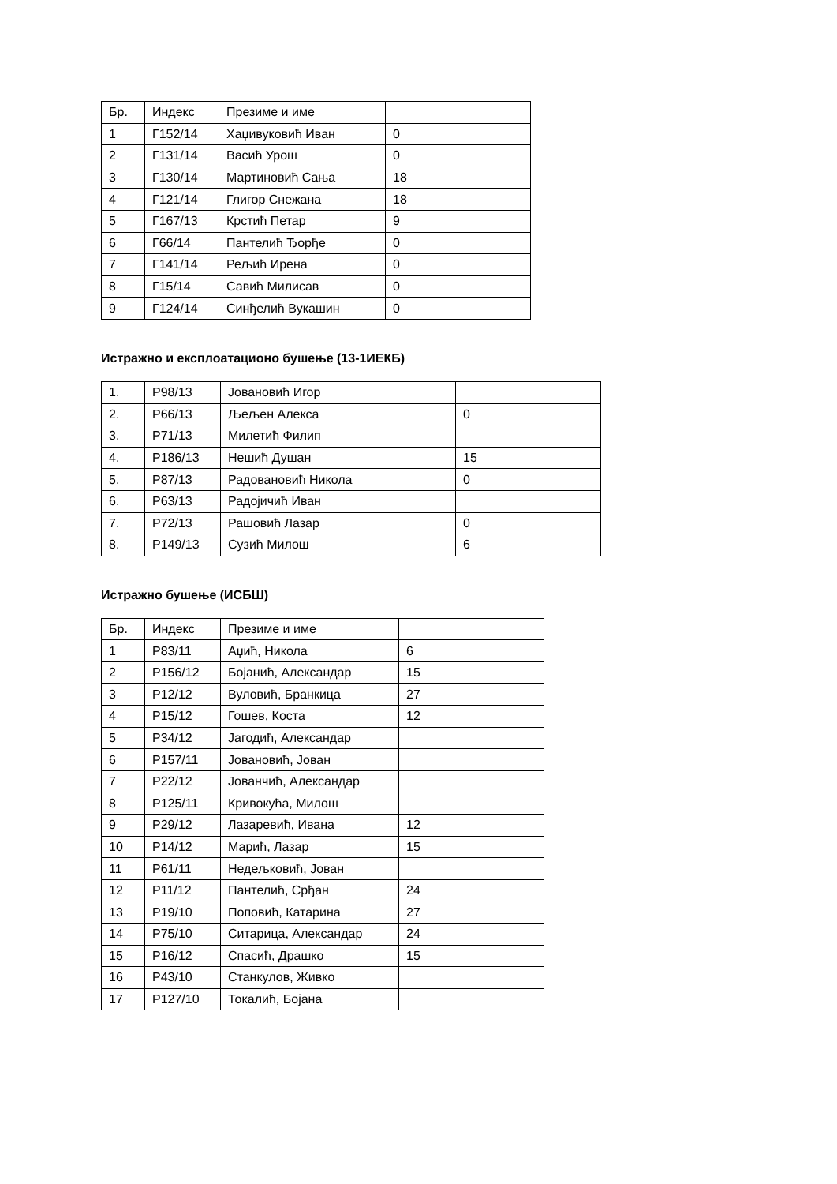| Бр. | Индекс | Презиме и име | |
| --- | --- | --- | --- |
| 1 | Г152/14 | Хаџивуковић Иван | 0 |
| 2 | Г131/14 | Васић Урош | 0 |
| 3 | Г130/14 | Мартиновић Сања | 18 |
| 4 | Г121/14 | Глигор Снежана | 18 |
| 5 | Г167/13 | Крстић Петар | 9 |
| 6 | Г66/14 | Пантелић Ђорђе | 0 |
| 7 | Г141/14 | Рељић Ирена | 0 |
| 8 | Г15/14 | Савић Милисав | 0 |
| 9 | Г124/14 | Синђелић Вукашин | 0 |
Истражно и експлоатационо бушење (13-1ИЕКБ)
| 1. | Р98/13 | Јовановић Игор | |
| 2. | Р66/13 | Љељен Алекса | 0 |
| 3. | Р71/13 | Милетић Филип | |
| 4. | Р186/13 | Нешић Душан | 15 |
| 5. | Р87/13 | Радовановић Никола | 0 |
| 6. | Р63/13 | Радојичић Иван | |
| 7. | Р72/13 | Рашовић Лазар | 0 |
| 8. | Р149/13 | Сузић Милош | 6 |
Истражно бушење (ИСБШ)
| Бр. | Индекс | Презиме и име | |
| --- | --- | --- | --- |
| 1 | Р83/11 | Аџић, Никола | 6 |
| 2 | Р156/12 | Бојанић, Александар | 15 |
| 3 | Р12/12 | Вуловић, Бранкица | 27 |
| 4 | Р15/12 | Гошев, Коста | 12 |
| 5 | Р34/12 | Јагодић, Александар | |
| 6 | Р157/11 | Јовановић, Јован | |
| 7 | Р22/12 | Јованчић, Александар | |
| 8 | Р125/11 | Кривокућа, Милош | |
| 9 | Р29/12 | Лазаревић, Ивана | 12 |
| 10 | Р14/12 | Марић, Лазар | 15 |
| 11 | Р61/11 | Недељковић, Јован | |
| 12 | Р11/12 | Пантелић, Срђан | 24 |
| 13 | Р19/10 | Поповић, Катарина | 27 |
| 14 | Р75/10 | Ситарица, Александар | 24 |
| 15 | Р16/12 | Спасић, Драшко | 15 |
| 16 | Р43/10 | Станкулов, Живко | |
| 17 | Р127/10 | Токалић, Бојана | |